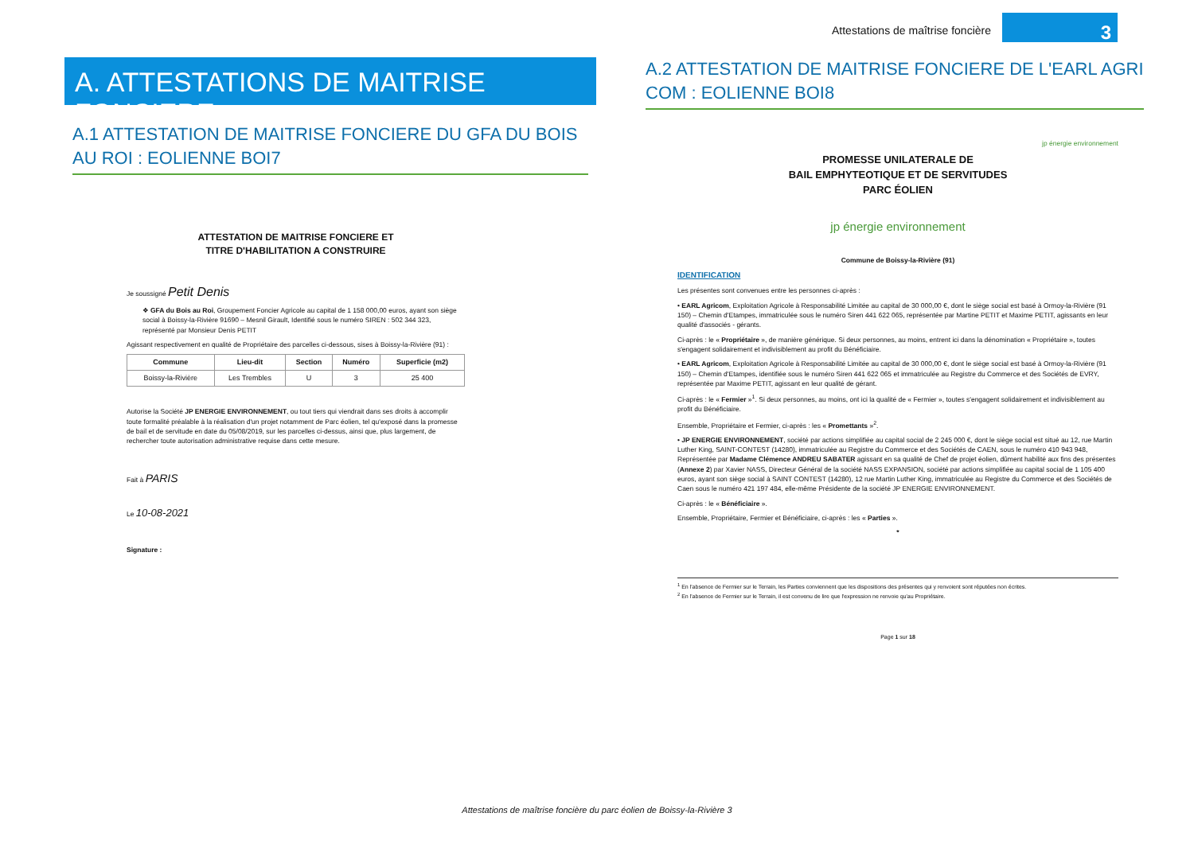Attestations de maîtrise foncière 3
A. ATTESTATIONS DE MAITRISE FONCIERE
A.1 ATTESTATION DE MAITRISE FONCIERE DU GFA DU BOIS AU ROI : EOLIENNE BOI7
ATTESTATION DE MAITRISE FONCIERE ET
TITRE D'HABILITATION A CONSTRUIRE
Je soussigné Petit Denis
❖ GFA du Bois au Roi, Groupement Foncier Agricole au capital de 1 158 000,00 euros, ayant son siège social à Boissy-la-Rivière 91690 – Mesnil Girault, Identifié sous le numéro SIREN : 502 344 323, représenté par Monsieur Denis PETIT
Agissant respectivement en qualité de Propriétaire des parcelles ci-dessous, sises à Boissy-la-Rivière (91) :
| Commune | Lieu-dit | Section | Numéro | Superficie (m2) |
| --- | --- | --- | --- | --- |
| Boissy-la-Rivière | Les Trembles | U | 3 | 25 400 |
Autorise la Société JP ENERGIE ENVIRONNEMENT, ou tout tiers qui viendrait dans ses droits à accomplir toute formalité préalable à la réalisation d'un projet notamment de Parc éolien, tel qu'exposé dans la promesse de bail et de servitude en date du 05/08/2019, sur les parcelles ci-dessus, ainsi que, plus largement, de rechercher toute autorisation administrative requise dans cette mesure.
Fait à PARIS
Le 10-08-2021
Signature :
A.2 ATTESTATION DE MAITRISE FONCIERE DE L'EARL AGRI COM : EOLIENNE BOI8
jp énergie environnement
PROMESSE UNILATERALE DE
BAIL EMPHYTEOTIQUE ET DE SERVITUDES
PARC ÉOLIEN
jp énergie environnement
Commune de Boissy-la-Rivière (91)
IDENTIFICATION
Les présentes sont convenues entre les personnes ci-après :
• EARL Agricom, Exploitation Agricole à Responsabilité Limitée au capital de 30 000,00 €, dont le siège social est basé à Ormoy-la-Rivière (91 150) – Chemin d'Etampes, immatriculée sous le numéro Siren 441 622 065, représentée par Martine PETIT et Maxime PETIT, agissants en leur qualité d'associés - gérants.
Ci-après : le « Propriétaire », de manière générique. Si deux personnes, au moins, entrent ici dans la dénomination « Propriétaire », toutes s'engagent solidairement et indivisiblement au profit du Bénéficiaire.
• EARL Agricom, Exploitation Agricole à Responsabilité Limitée au capital de 30 000,00 €, dont le siège social est basé à Ormoy-la-Rivière (91 150) – Chemin d'Etampes, identifiée sous le numéro Siren 441 622 065 et immatriculée au Registre du Commerce et des Sociétés de EVRY, représentée par Maxime PETIT, agissant en leur qualité de gérant.
Ci-après : le « Fermier »<sup>1</sup>. Si deux personnes, au moins, ont ici la qualité de « Fermier », toutes s'engagent solidairement et indivisiblement au profit du Bénéficiaire.
Ensemble, Propriétaire et Fermier, ci-après : les « Promettants »<sup>2</sup>.
• JP ENERGIE ENVIRONNEMENT, société par actions simplifiée au capital social de 2 245 000 €, dont le siège social est situé au 12, rue Martin Luther King, SAINT-CONTEST (14280), immatriculée au Registre du Commerce et des Sociétés de CAEN, sous le numéro 410 943 948,
Représentée par Madame Clémence ANDREU SABATER agissant en sa qualité de Chef de projet éolien, dûment habilité aux fins des présentes (Annexe 2) par Xavier NASS, Directeur Général de la société NASS EXPANSION, société par actions simplifiée au capital social de 1 105 400 euros, ayant son siège social à SAINT CONTEST (14280), 12 rue Martin Luther King, immatriculée au Registre du Commerce et des Sociétés de Caen sous le numéro 421 197 484, elle-même Présidente de la société JP ENERGIE ENVIRONNEMENT.
Ci-après : le « Bénéficiaire ».
Ensemble, Propriétaire, Fermier et Bénéficiaire, ci-après : les « Parties ».
*
<sup>1</sup> En l'absence de Fermier sur le Terrain, les Parties conviennent que les dispositions des présentes qui y renvoient sont réputées non écrites.
<sup>2</sup> En l'absence de Fermier sur le Terrain, il est convenu de lire que l'expression ne renvoie qu'au Propriétaire.
Page 1 sur 18
Attestations de maîtrise foncière du parc éolien de Boissy-la-Rivière 3